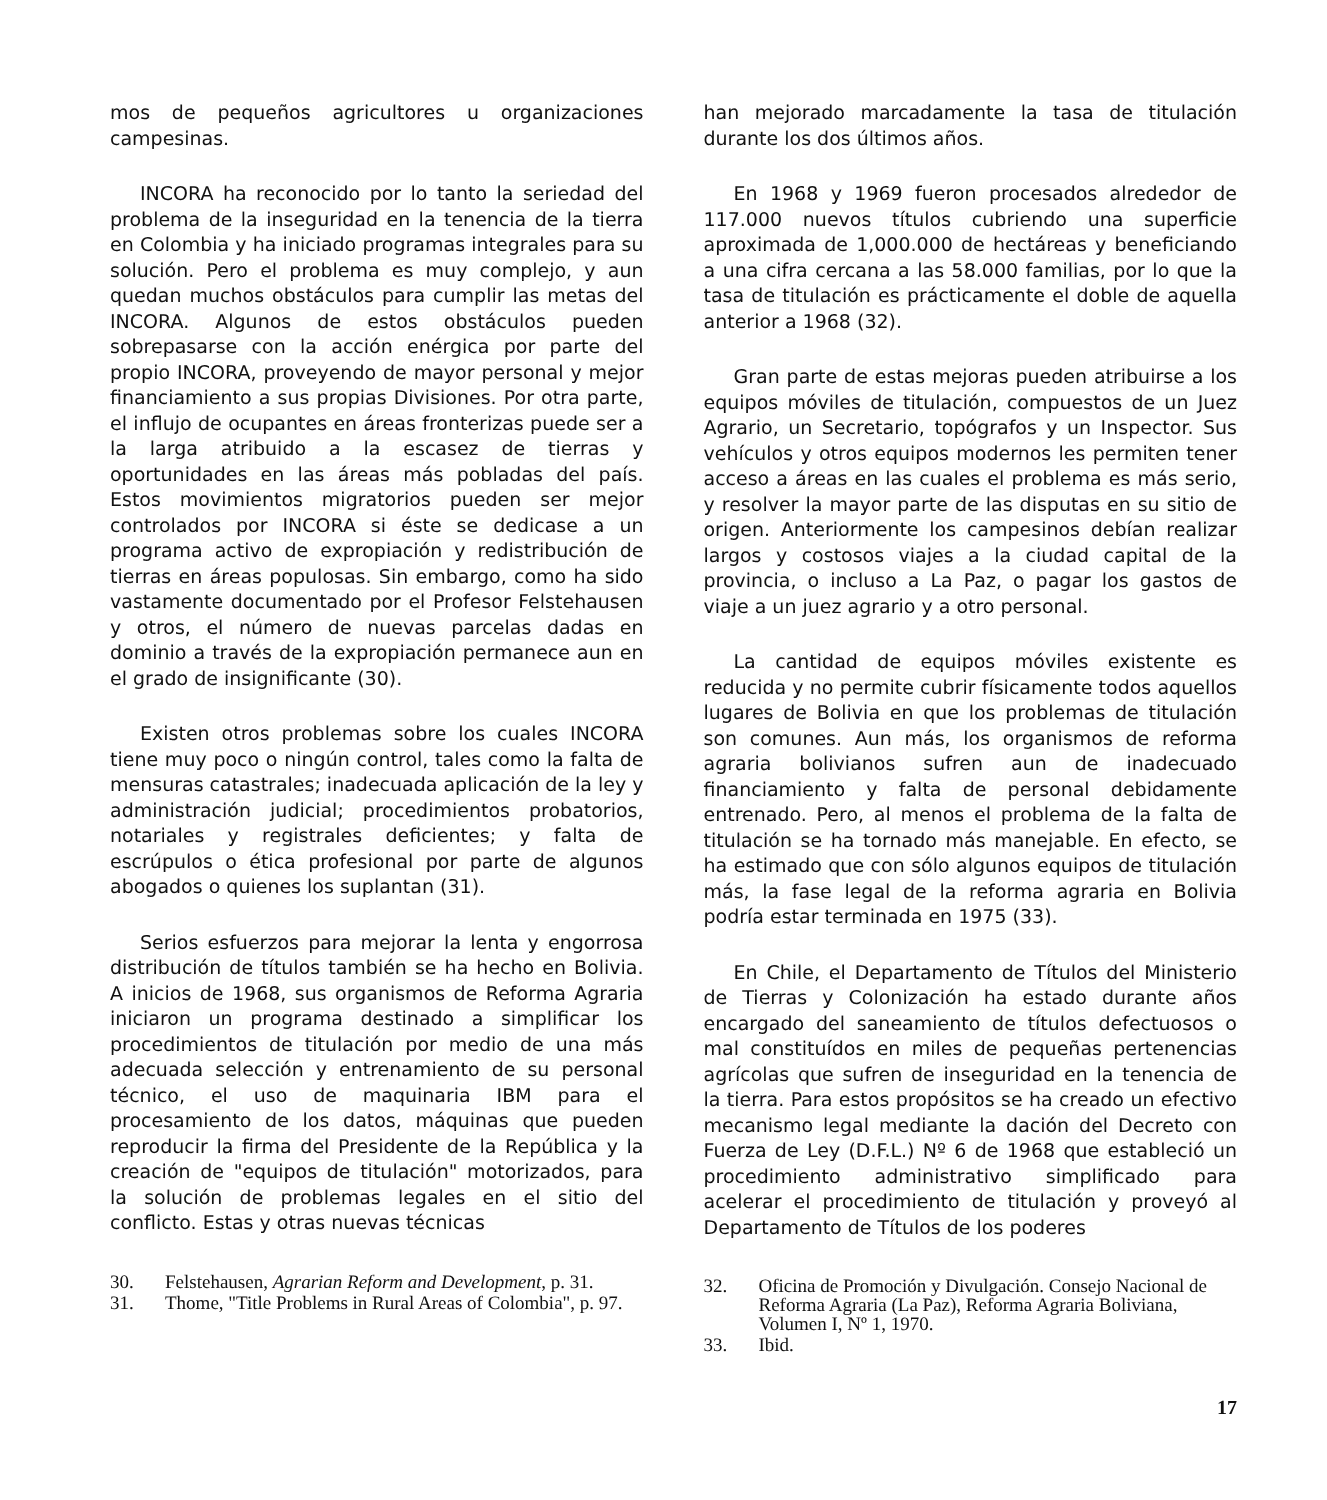mos de pequeños agricultores u organizaciones campesinas.
INCORA ha reconocido por lo tanto la seriedad del problema de la inseguridad en la tenencia de la tierra en Colombia y ha iniciado programas integrales para su solución. Pero el problema es muy complejo, y aun quedan muchos obstáculos para cumplir las metas del INCORA. Algunos de estos obstáculos pueden sobrepasarse con la acción enérgica por parte del propio INCORA, proveyendo de mayor personal y mejor financiamiento a sus propias Divisiones. Por otra parte, el influjo de ocupantes en áreas fronterizas puede ser a la larga atribuido a la escasez de tierras y oportunidades en las áreas más pobladas del país. Estos movimientos migratorios pueden ser mejor controlados por INCORA si éste se dedicase a un programa activo de expropiación y redistribución de tierras en áreas populosas. Sin embargo, como ha sido vastamente documentado por el Profesor Felstehausen y otros, el número de nuevas parcelas dadas en dominio a través de la expropiación permanece aun en el grado de insignificante (30).
Existen otros problemas sobre los cuales INCORA tiene muy poco o ningún control, tales como la falta de mensuras catastrales; inadecuada aplicación de la ley y administración judicial; procedimientos probatorios, notariales y registrales deficientes; y falta de escrúpulos o ética profesional por parte de algunos abogados o quienes los suplantan (31).
Serios esfuerzos para mejorar la lenta y engorrosa distribución de títulos también se ha hecho en Bolivia. A inicios de 1968, sus organismos de Reforma Agraria iniciaron un programa destinado a simplificar los procedimientos de titulación por medio de una más adecuada selección y entrenamiento de su personal técnico, el uso de maquinaria IBM para el procesamiento de los datos, máquinas que pueden reproducir la firma del Presidente de la República y la creación de "equipos de titulación" motorizados, para la solución de problemas legales en el sitio del conflicto. Estas y otras nuevas técnicas
30. Felstehausen, Agrarian Reform and Development, p. 31.
31. Thome, "Title Problems in Rural Areas of Colombia", p. 97.
han mejorado marcadamente la tasa de titulación durante los dos últimos años.
En 1968 y 1969 fueron procesados alrededor de 117.000 nuevos títulos cubriendo una superficie aproximada de 1,000.000 de hectáreas y beneficiando a una cifra cercana a las 58.000 familias, por lo que la tasa de titulación es prácticamente el doble de aquella anterior a 1968 (32).
Gran parte de estas mejoras pueden atribuirse a los equipos móviles de titulación, compuestos de un Juez Agrario, un Secretario, topógrafos y un Inspector. Sus vehículos y otros equipos modernos les permiten tener acceso a áreas en las cuales el problema es más serio, y resolver la mayor parte de las disputas en su sitio de origen. Anteriormente los campesinos debían realizar largos y costosos viajes a la ciudad capital de la provincia, o incluso a La Paz, o pagar los gastos de viaje a un juez agrario y a otro personal.
La cantidad de equipos móviles existente es reducida y no permite cubrir físicamente todos aquellos lugares de Bolivia en que los problemas de titulación son comunes. Aun más, los organismos de reforma agraria bolivianos sufren aun de inadecuado financiamiento y falta de personal debidamente entrenado. Pero, al menos el problema de la falta de titulación se ha tornado más manejable. En efecto, se ha estimado que con sólo algunos equipos de titulación más, la fase legal de la reforma agraria en Bolivia podría estar terminada en 1975 (33).
En Chile, el Departamento de Títulos del Ministerio de Tierras y Colonización ha estado durante años encargado del saneamiento de títulos defectuosos o mal constituídos en miles de pequeñas pertenencias agrícolas que sufren de inseguridad en la tenencia de la tierra. Para estos propósitos se ha creado un efectivo mecanismo legal mediante la dación del Decreto con Fuerza de Ley (D.F.L.) Nº 6 de 1968 que estableció un procedimiento administrativo simplificado para acelerar el procedimiento de titulación y proveyó al Departamento de Títulos de los poderes
32. Oficina de Promoción y Divulgación. Consejo Nacional de Reforma Agraria (La Paz), Reforma Agraria Boliviana, Volumen I, Nº 1, 1970.
33. Ibid.
17